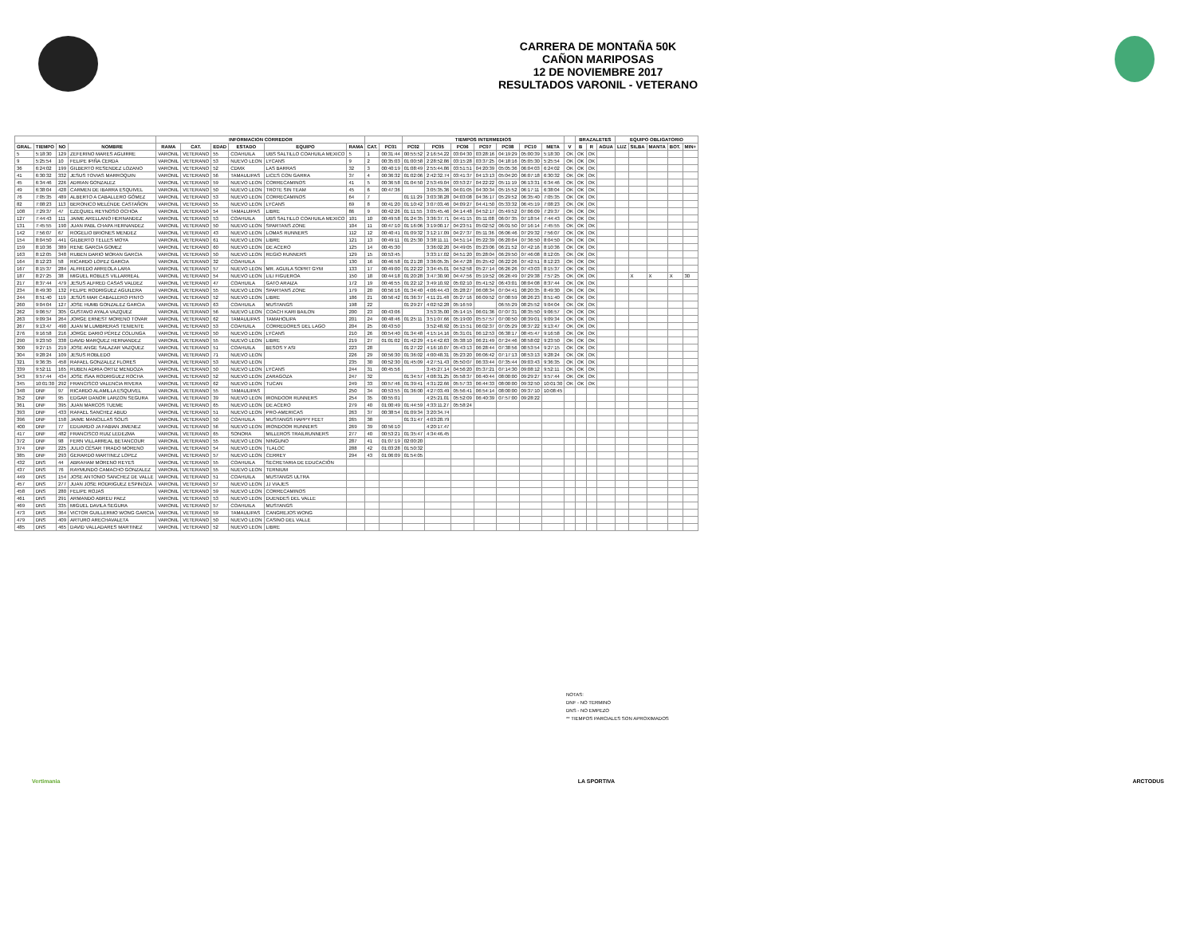CARRERA DE MONTAÑA 50K
CAÑON MARIPOSAS
12 DE NOVIEMBRE 2017
RESULTADOS VARONIL - VETERANO
| | | | | INFORMACION CORREDOR | | | | | | | | TIEMPOS INTERMEDIOS | | | | | | | | BRAZALETES | | | EQUIPO OBLIGATORIO | | | | |
| --- | --- | --- | --- | --- | --- | --- | --- | --- | --- | --- | --- | --- | --- | --- | --- | --- | --- | --- | --- | --- | --- | --- | --- | --- | --- | --- | --- |
| GRAL. | TIEMPO | NO | NOMBRE | RAMA | CAT. | EDAD | ESTADO | EQUIPO | RAMA | CAT. | PC01 | PC02 | PC05 | PC06 | PC07 | PC08 | PC10 | META | V | B | R | AGUA | LUZ | SILBA | MANTA | BOT. | MIN+ |
| 5 | 5:18:30 | 129 | ZEFERINO MARES AGUIRRE | VARONIL | VETERANO | 55 | COAHUILA | UBS SALTILLO COAHUILA MEXICO | 5 | 1 | 00:31:44 | 00:55:52 | 2:16:54.22 | 03:04:30 | 03:28:16 | 04:19:29 | 05:00:39 | 5:18:30 | OK | OK | OK | | | | | | |
| 9 | 5:25:54 | 10 | FELIPE IPIÑA CERDA | VARONIL | VETERANO | 53 | NUEVO LEON | LYCANS | 9 | 2 | 00:35:03 | 01:00:58 | 2:28:52.86 | 03:15:28 | 03:37:25 | 04:18:16 | 05:05:30 | 5:25:54 | OK | OK | OK | | | | | | |
| 36 | 6:24:02 | 199 | GILBERTO RESENDEZ LOZANO | VARONIL | VETERANO | 52 | CDMX | LAS BARRAS | 32 | 3 | 00:40:19 | 01:08:49 | 2:55:44.86 | 03:51:51 | 04:20:39 | 05:05:36 | 06:04:03 | 6:24:02 | OK | OK | OK | | | | | | |
| 41 | 6:30:32 | 332 | JESUS TOVIAS MARROQUIN | VARONIL | VETERANO | 56 | TAMAULIPAS | LICES CON GARRA | 37 | 4 | 00:36:32 | 01:02:06 | 2:42:32.74 | 03:41:37 | 04:13:13 | 05:04:20 | 06:07:18 | 6:30:32 | OK | OK | OK | | | | | | |
| 45 | 6:34:46 | 226 | ADRIAN GONZALEZ | VARONIL | VETERANO | 59 | NUEVO LEON | CORRECAMINOS | 41 | 5 | 00:36:58 | 01:04:50 | 2:53:49.04 | 03:53:27 | 04:22:22 | 05:11:19 | 06:13:31 | 6:34:46 | OK | OK | OK | | | | | | |
| 49 | 6:38:04 | 428 | CARMEN DE IBARRA ESQUIVEL | VARONIL | VETERANO | 50 | NUEVO LEON | TROTE SIN TEAM | 45 | 6 | 00:47:36 | | 3:05:35.36 | 04:01:05 | 04:30:34 | 05:15:52 | 06:17:11 | 6:38:04 | OK | OK | OK | | | | | | |
| 76 | 7:05:35 | 489 | ALBERTO A CABALLERO GÓMEZ | VARONIL | VETERANO | 53 | NUEVO LEON | CORRECAMINOS | 64 | 7 | | 01:11:29 | 3:03:38.28 | 04:03:08 | 04:36:17 | 05:29:52 | 06:35:40 | 7:05:35 | OK | OK | OK | | | | | | |
| 82 | 7:08:23 | 113 | BERONICO MELÉNDE CASTAÑON | VARONIL | VETERANO | 55 | NUEVO LEON | LYCANS | 69 | 8 | 00:41:20 | 01:10:42 | 3:07:03.46 | 04:09:27 | 04:41:50 | 05:33:32 | 06:45:19 | 7:08:23 | OK | OK | OK | | | | | | |
| 108 | 7:29:37 | 47 | EZEQUIEL REYNOSO OCHOA | VARONIL | VETERANO | 54 | TAMALUIPAS | LIBRE | 86 | 9 | 00:42:26 | 01:11:55 | 3:05:45.46 | 04:14:48 | 04:52:17 | 05:49:52 | 07:06:09 | 7:29:37 | OK | OK | OK | | | | | | |
| 127 | 7:44:43 | 111 | JAIME ARELLANO HERNANDEZ | VARONIL | VETERANO | 53 | COAHUILA | UBS SALTILLO COAHUILA MEXICO | 101 | 10 | 00:49:58 | 01:24:35 | 3:36:37.71 | 04:41:15 | 05:11:08 | 06:07:35 | 07:18:54 | 7:44:43 | OK | OK | OK | | | | | | |
| 131 | 7:45:55 | 190 | JUAN PABL CHAPA HERNANDEZ | VARONIL | VETERANO | 50 | NUEVO LEON | SPARTANS ZONE | 104 | 11 | 00:47:10 | 01:16:06 | 3:19:00.17 | 04:23:51 | 05:02:52 | 06:01:50 | 07:16:14 | 7:45:55 | OK | OK | OK | | | | | | |
| 142 | 7:56:07 | 67 | ROGELIO BRIONES MENDEZ | VARONIL | VETERANO | 43 | NUEVO LEON | LOMAS RUNNERS | 112 | 12 | 00:40:41 | 01:09:32 | 3:12:17.09 | 04:27:37 | 05:11:36 | 06:06:46 | 07:29:32 | 7:56:07 | OK | OK | OK | | | | | | |
| 154 | 8:04:50 | 441 | GILBERTO TELLES MOYA | VARONIL | VETERANO | 61 | NUEVO LEON | LIBRE | 121 | 13 | 00:49:11 | 01:25:30 | 3:38:11.11 | 04:51:14 | 05:22:39 | 06:20:04 | 07:36:50 | 8:04:50 | OK | OK | OK | | | | | | |
| 159 | 8:10:36 | 389 | RENE GARCIA GOMEZ | VARONIL | VETERANO | 60 | NUEVO LEON | DE ACERO | 125 | 14 | 00:45:30 | | 3:36:02.20 | 04:49:05 | 05:23:06 | 06:21:52 | 07:42:16 | 8:10:36 | OK | OK | OK | | | | | | |
| 163 | 8:12:05 | 348 | RUBEN DARIO MORAN GARCIA | VARONIL | VETERANO | 50 | NUEVO LEON | REGIO RUNNERS | 129 | 15 | 00:53:45 | | 3:33:17.02 | 04:51:20 | 05:28:04 | 06:29:50 | 07:46:08 | 8:12:05 | OK | OK | OK | | | | | | |
| 164 | 8:12:23 | 58 | RICARDO LOPEZ GARCIA | VARONIL | VETERANO | 32 | COAHUILA | | 130 | 16 | 00:46:58 | 01:21:28 | 3:36:05.35 | 04:47:28 | 05:25:42 | 06:22:26 | 07:42:51 | 8:12:23 | OK | OK | OK | | | | | | |
| 167 | 8:15:37 | 284 | ALFREDO ARREOLA LARA | VARONIL | VETERANO | 57 | NUEVO LEON | MR. AGUILA SOPRT GYM | 133 | 17 | 00:49:00 | 01:22:22 | 3:34:45.01 | 04:52:58 | 05:27:14 | 06:26:26 | 07:43:03 | 8:15:37 | OK | OK | OK | | | | | | |
| 187 | 8:27:25 | 38 | MIGUEL ROBLES VILLARREAL | VARONIL | VETERANO | 54 | NUEVO LEON | LILI FIGUEROA | 150 | 18 | 00:44:18 | 01:20:28 | 3:47:30.90 | 04:47:56 | 05:19:52 | 06:26:49 | 07:29:38 | 7:57:25 | OK | OK | OK | | | X | X | X | 30 |
| 217 | 8:37:44 | 479 | JESUS ALFRED CASAS VALDEZ | VARONIL | VETERANO | 47 | COAHUILA | GATO ARAIZA | 172 | 19 | 00:46:55 | 01:22:12 | 3:49:10.92 | 05:02:10 | 05:41:52 | 06:43:01 | 08:04:08 | 8:37:44 | OK | OK | OK | | | | | | |
| 234 | 8:49:30 | 132 | FELIPE RODRIGUEZ AGUILERA | VARONIL | VETERANO | 55 | NUEVO LEON | SPARTANS ZONE | 179 | 20 | 00:56:16 | 01:34:40 | 4:06:44.43 | 05:28:27 | 06:08:34 | 07:04:41 | 08:20:35 | 8:49:30 | OK | OK | OK | | | | | | |
| 244 | 8:51:40 | 119 | JESÚS MAR CABALLERO PINTO | VARONIL | VETERANO | 52 | NUEVO LEON | LIBRE | 186 | 21 | 00:56:42 | 01:36:37 | 4:11:21.48 | 05:27:16 | 06:09:52 | 07:08:59 | 08:26:23 | 8:51:40 | OK | OK | OK | | | | | | |
| 260 | 9:04:04 | 127 | JOSE HUMB GONZALEZ GARCIA | VARONIL | VETERANO | 63 | COAHUILA | MUSTANGS | 198 | 22 | | 01:29:27 | 4:02:52.28 | 05:16:59 | | 06:55:29 | 08:25:52 | 9:04:04 | OK | OK | OK | | | | | | |
| 262 | 9:06:57 | 305 | GUSTAVO AYALA VAZQUEZ | VARONIL | VETERANO | 56 | NUEVO LEON | COACH KARI BAILON | 200 | 23 | 00:43:06 | | 3:53:35.00 | 05:14:15 | 06:01:36 | 07:07:31 | 08:35:50 | 9:06:57 | OK | OK | OK | | | | | | |
| 263 | 9:09:34 | 264 | JORGE ERNEST MORENO TOVAR | VARONIL | VETERANO | 62 | TAMAULIPAS | TAMAHOLIPA | 201 | 24 | 00:48:46 | 01:25:11 | 3:51:07.66 | 05:19:00 | 05:57:57 | 07:00:50 | 08:39:01 | 9:09:34 | OK | OK | OK | | | | | | |
| 267 | 9:13:47 | 490 | JUAN M LUMBRERAS TENIENTE | VARONIL | VETERANO | 53 | COAHUILA | CORREDORES DEL LAGO | 204 | 25 | 00:43:50 | | 3:52:48.92 | 05:15:51 | 06:02:37 | 07:05:29 | 08:37:22 | 9:13:47 | OK | OK | OK | | | | | | |
| 276 | 9:16:58 | 216 | JORGE DARIO PÉREZ COLUNGA | VARONIL | VETERANO | 50 | NUEVO LEON | LYCANS | 210 | 26 | 00:54:40 | 01:34:48 | 4:15:14.16 | 05:31:01 | 06:12:53 | 06:38:17 | 08:45:47 | 9:16:58 | OK | OK | OK | | | | | | |
| 290 | 9:23:50 | 338 | DAVID MARQUEZ HERNANDEZ | VARONIL | VETERANO | 55 | NUEVO LEON | LIBRE | 219 | 27 | 01:01:02 | 01:42:29 | 4:14:42.63 | 05:38:10 | 06:21:49 | 07:24:46 | 08:58:02 | 9:23:50 | OK | OK | OK | | | | | | |
| 300 | 9:27:15 | 219 | JOSE ANGE SALAZAR VAZQUEZ | VARONIL | VETERANO | 51 | COAHUILA | BESOS Y ASI | 223 | 28 | | 01:27:22 | 4:16:10.07 | 05:43:13 | 06:28:44 | 07:38:56 | 08:53:54 | 9:27:15 | OK | OK | OK | | | | | | |
| 304 | 9:28:24 | 109 | JESUS ROBLEDO | VARONIL | VETERANO | 71 | NUEVO LEON | | 226 | 29 | 00:56:30 | 01:36:02 | 4:00:48.31 | 05:23:20 | 06:06:42 | 07:17:13 | 08:53:13 | 9:28:24 | OK | OK | OK | | | | | | |
| 321 | 9:36:35 | 458 | RAFAEL GONZALEZ FLORES | VARONIL | VETERANO | 53 | NUEVO LEON | | 235 | 30 | 00:52:30 | 01:45:09 | 4:27:51.43 | 05:50:07 | 06:33:44 | 07:35:44 | 09:03:43 | 9:36:35 | OK | OK | OK | | | | | | |
| 339 | 9:52:11 | 165 | RUBEN ADRIA ORTIZ MENDOZA | VARONIL | VETERANO | 50 | NUEVO LEON | LYCANS | 244 | 31 | 00:45:56 | | 3:45:27.14 | 04:56:20 | 05:37:21 | 07:14:30 | 09:08:12 | 9:52:11 | OK | OK | OK | | | | | | |
| 343 | 9:57:44 | 434 | JOSE ISAA RODRIGUEZ ROCHA | VARONIL | VETERANO | 52 | NUEVO LEON | ZARAGOZA | 247 | 32 | | 01:34:57 | 4:08:31.25 | 05:58:37 | 06:40:44 | 08:00:00 | 09:29:27 | 9:57:44 | OK | OK | OK | | | | | | |
| 345 | 10:01:30 | 292 | FRANCISCO VALENCIA RIVERA | VARONIL | VETERANO | 62 | NUEVO LEON | TUCAN | 249 | 33 | 00:57:46 | 01:39:41 | 4:31:22.66 | 05:57:33 | 06:44:33 | 08:00:00 | 09:32:50 | 10:01:30 | OK | OK | OK | | | | | | |
| 348 | DNF | 97 | RICARDO ALAMILLA ESQUIVEL | VARONIL | VETERANO | 55 | TAMAULIPAS | | 250 | 34 | 00:53:55 | 01:36:00 | 4:27:03.49 | 05:56:41 | 06:54:14 | 08:00:00 | 09:37:10 | 10:08:45 | | | | | | | | | |
| 352 | DNF | 95 | EDGAR DANOR LARZON SEGURA | VARONIL | VETERANO | 39 | NUEVO LEON | IRONDOOR RUNNERS | 254 | 35 | 00:55:01 | | 4:25:21.01 | 05:52:09 | 06:40:39 | 07:57:00 | 09:28:22 | | | | | | | | | | |
| 361 | DNF | 395 | JUAN MARCOS TUEME | VARONIL | VETERANO | 65 | NUEVO LEON | DE ACERO | 279 | 40 | 01:00:49 | 01:44:59 | 4:33:11.27 | 05:58:24 | | | | | | | | | | | | | |
| 393 | DNF | 433 | RAFAEL SANCHEZ ABUD | VARONIL | VETERANO | 51 | NUEVO LEON | PRO-AMERICAS | 263 | 37 | 00:38:54 | 01:09:34 | 3:20:34.74 | | | | | | | | | | | | | | |
| 396 | DNF | 158 | JAIME MANCILLAS SOLIS | VARONIL | VETERANO | 50 | COAHUILA | MUSTANGS HAPPY FEET | 265 | 38 | | 01:31:47 | 4:03:28.79 | | | | | | | | | | | | | | |
| 400 | DNF | 77 | EDUARDO JA FABIAN JIMENEZ | VARONIL | VETERANO | 56 | NUEVO LEON | IRONDOOR RUNNERS | 269 | 39 | 00:56:10 | | 4:20:17.47 | | | | | | | | | | | | | | |
| 417 | DNF | 482 | FRANCISCO RUIZ LEDEZMA | VARONIL | VETERANO | 65 | SONORA | MILLEROS TRAILRUNNERS | 277 | 40 | 00:53:21 | 01:35:47 | 4:34:46.45 | | | | | | | | | | | | | | |
| 372 | DNF | 98 | FERN VILLARREAL BETANCOUR | VARONIL | VETERANO | 55 | NUEVO LEON | NINGUNO | 287 | 41 | 01:07:19 | 02:00:20 | | | | | | | | | | | | | | | |
| 374 | DNF | 225 | JULIO CÉSAR TIRADO MORENO | VARONIL | VETERANO | 54 | NUEVO LEON | TLALOC | 288 | 42 | 01:03:28 | 01:50:32 | | | | | | | | | | | | | | | |
| 385 | DNF | 293 | GERARDO MARTINEZ LOPEZ | VARONIL | VETERANO | 57 | NUEVO LEON | CERREY | 294 | 43 | 01:06:09 | 01:54:05 | | | | | | | | | | | | | | | |
| 432 | DNS | 44 | ABRAHAM MORENO REYES | VARONIL | VETERANO | 55 | COAHUILA | SECRETARIA DE EDUCACIÓN | | | | | | | | | | | | | | | | | | | |
| 437 | DNS | 76 | RAYMUNDO CAMACHO GONZALEZ | VARONIL | VETERANO | 55 | NUEVO LEON | TERNIUM | | | | | | | | | | | | | | | | | | | |
| 449 | DNS | 154 | JOSE ANTONIO SANCHEZ DE VALLE | VARONIL | VETERANO | 51 | COAHUILA | MUSTANGS ULTRA | | | | | | | | | | | | | | | | | | | |
| 457 | DNS | 277 | JUAN JOSE RODRIGUEZ ESPINOZA | VARONIL | VETERANO | 57 | NUEVO LEON | JJ VIAJES | | | | | | | | | | | | | | | | | | | |
| 458 | DNS | 280 | FELIPE ROJAS | VARONIL | VETERANO | 59 | NUEVO LEON | CORRECAMINOS | | | | | | | | | | | | | | | | | | | |
| 461 | DNS | 291 | ARMANDO ABREU PAEZ | VARONIL | VETERANO | 53 | NUEVO LEON | DUENDES DEL VALLE | | | | | | | | | | | | | | | | | | | |
| 469 | DNS | 335 | MIGUEL DAVILA SEGURA | VARONIL | VETERANO | 57 | COAHUILA | MUSTANGS | | | | | | | | | | | | | | | | | | | |
| 473 | DNS | 364 | VICTOR GUILLERMO WONG GARCIA | VARONIL | VETERANO | 59 | TAMAULIPAS | CANGREJOS WONG | | | | | | | | | | | | | | | | | | | |
| 479 | DNS | 409 | ARTURO ARECHAVALETA | VARONIL | VETERANO | 50 | NUEVO LEON | CASINO DEL VALLE | | | | | | | | | | | | | | | | | | | |
| 485 | DNS | 465 | DAVID VALLADARES MARTINEZ | VARONIL | VETERANO | 52 | NUEVO LEON | LIBRE | | | | | | | | | | | | | | | | | | | |
NOTAS:
DNF - NO TERMINO
DNS - NO EMPEZO
** TIEMPOS PARCIALES SON APROXIMADOS
Vertimania LA SPORTIVA ARCTODUS